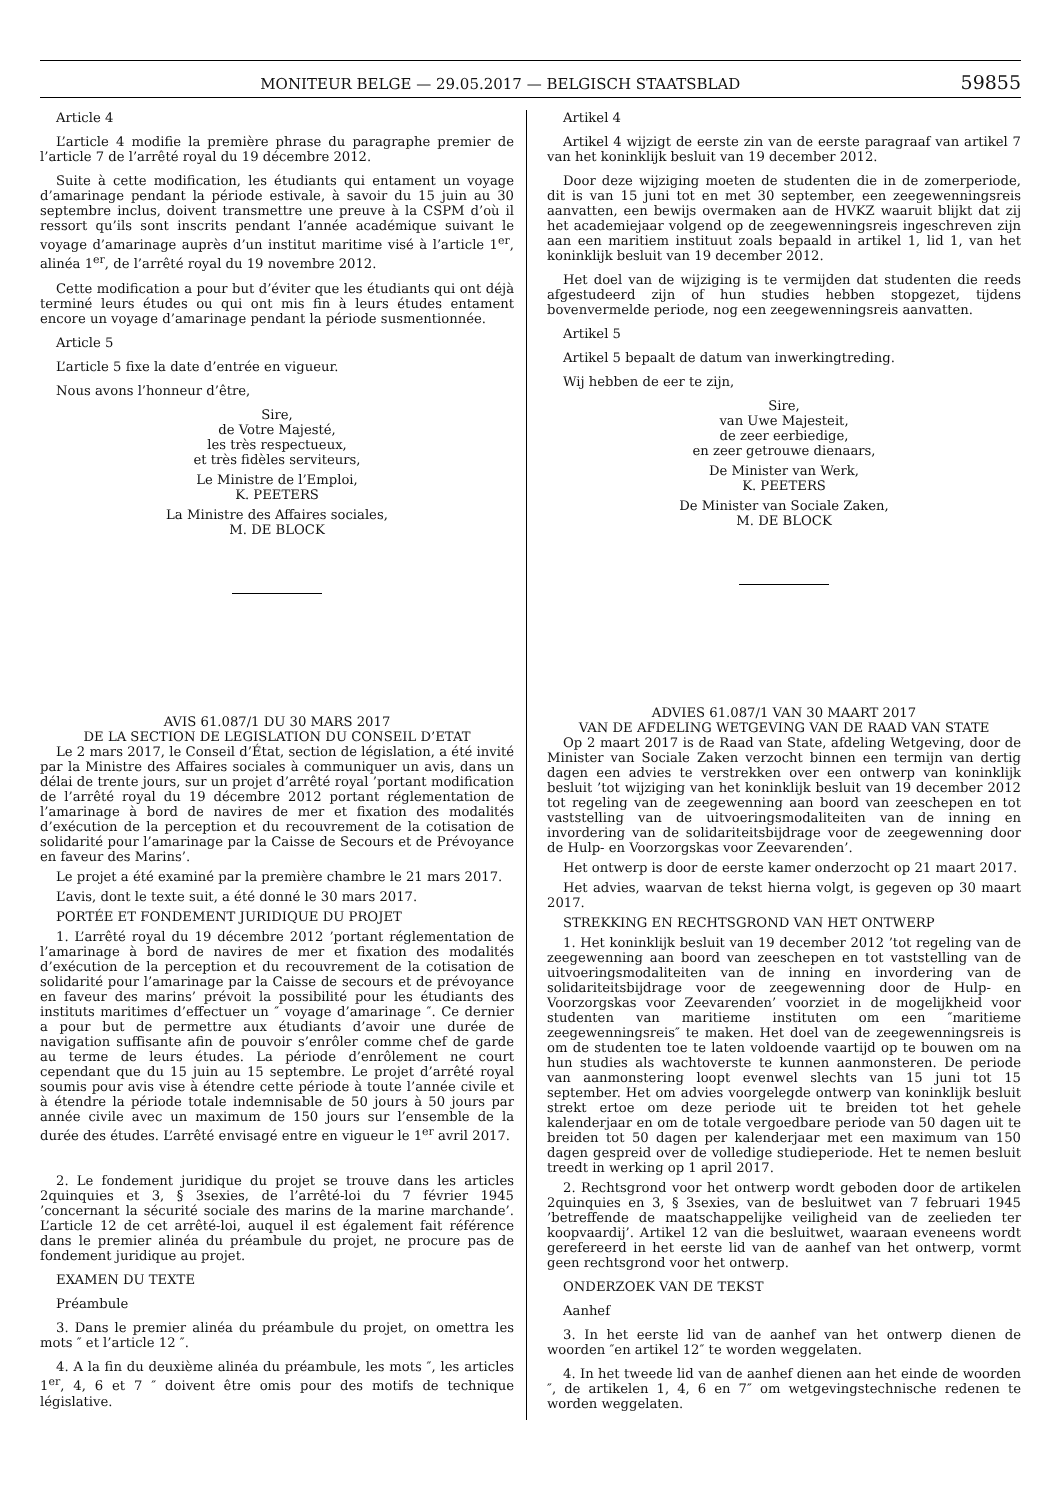MONITEUR BELGE — 29.05.2017 — BELGISCH STAATSBLAD 59855
Article 4
L’article 4 modifie la première phrase du paragraphe premier de l’article 7 de l’arrêté royal du 19 décembre 2012.
Suite à cette modification, les étudiants qui entament un voyage d’amarinage pendant la période estivale, à savoir du 15 juin au 30 septembre inclus, doivent transmettre une preuve à la CSPM d’où il ressort qu’ils sont inscrits pendant l’année académique suivant le voyage d’amarinage auprès d’un institut maritime visé à l’article 1<sup>er</sup>, alinéa 1<sup>er</sup>, de l’arrêté royal du 19 novembre 2012.
Cette modification a pour but d’éviter que les étudiants qui ont déjà terminé leurs études ou qui ont mis fin à leurs études entament encore un voyage d’amarinage pendant la période susmentionnée.
Article 5
L’article 5 fixe la date d’entrée en vigueur.
Nous avons l’honneur d’être,
Sire,
de Votre Majesté,
les très respectueux,
et très fidèles serviteurs,
Le Ministre de l’Emploi,
K. PEETERS
La Ministre des Affaires sociales,
M. DE BLOCK
AVIS 61.087/1 DU 30 MARS 2017
DE LA SECTION DE LEGISLATION DU CONSEIL D’ETAT
Le 2 mars 2017, le Conseil d’État, section de législation, a été invité par la Ministre des Affaires sociales à communiquer un avis, dans un délai de trente jours, sur un projet d’arrêté royal ’portant modification de l’arrêté royal du 19 décembre 2012 portant réglementation de l’amarinage à bord de navires de mer et fixation des modalités d’exécution de la perception et du recouvrement de la cotisation de solidarité pour l’amarinage par la Caisse de Secours et de Prévoyance en faveur des Marins’.
Le projet a été examiné par la première chambre le 21 mars 2017.
L’avis, dont le texte suit, a été donné le 30 mars 2017.
PORTÉE ET FONDEMENT JURIDIQUE DU PROJET
1. L’arrêté royal du 19 décembre 2012 ’portant réglementation de l’amarinage à bord de navires de mer et fixation des modalités d’exécution de la perception et du recouvrement de la cotisation de solidarité pour l’amarinage par la Caisse de secours et de prévoyance en faveur des marins’ prévoit la possibilité pour les étudiants des instituts maritimes d’effectuer un ″ voyage d’amarinage ″. Ce dernier a pour but de permettre aux étudiants d’avoir une durée de navigation suffisante afin de pouvoir s’enrôler comme chef de garde au terme de leurs études. La période d’enrôlement ne court cependant que du 15 juin au 15 septembre. Le projet d’arrêté royal soumis pour avis vise à étendre cette période à toute l’année civile et à étendre la période totale indemnisable de 50 jours à 50 jours par année civile avec un maximum de 150 jours sur l’ensemble de la durée des études. L’arrêté envisagé entre en vigueur le 1<sup>er</sup> avril 2017.
2. Le fondement juridique du projet se trouve dans les articles 2quinquies et 3, § 3sexies, de l’arrêté-loi du 7 février 1945 ’concernant la sécurité sociale des marins de la marine marchande’. L’article 12 de cet arrêté-loi, auquel il est également fait référence dans le premier alinéa du préambule du projet, ne procure pas de fondement juridique au projet.
EXAMEN DU TEXTE
Préambule
3. Dans le premier alinéa du préambule du projet, on omettra les mots ″ et l’article 12 ″.
4. A la fin du deuxième alinéa du préambule, les mots ″, les articles 1<sup>er</sup>, 4, 6 et 7 ″ doivent être omis pour des motifs de technique législative.
Artikel 4
Artikel 4 wijzigt de eerste zin van de eerste paragraaf van artikel 7 van het koninklijk besluit van 19 december 2012.
Door deze wijziging moeten de studenten die in de zomerperiode, dit is van 15 juni tot en met 30 september, een zeegewenningsreis aanvatten, een bewijs overmaken aan de HVKZ waaruit blijkt dat zij het academiejaar volgend op de zeegewenningsreis ingeschreven zijn aan een maritiem instituut zoals bepaald in artikel 1, lid 1, van het koninklijk besluit van 19 december 2012.
Het doel van de wijziging is te vermijden dat studenten die reeds afgestudeerd zijn of hun studies hebben stopgezet, tijdens bovenvermelde periode, nog een zeegewenningsreis aanvatten.
Artikel 5
Artikel 5 bepaalt de datum van inwerkingtreding.
Wij hebben de eer te zijn,
Sire,
van Uwe Majesteit,
de zeer eerbiedige,
en zeer getrouwe dienaars,
De Minister van Werk,
K. PEETERS
De Minister van Sociale Zaken,
M. DE BLOCK
ADVIES 61.087/1 VAN 30 MAART 2017
VAN DE AFDELING WETGEVING VAN DE RAAD VAN STATE
Op 2 maart 2017 is de Raad van State, afdeling Wetgeving, door de Minister van Sociale Zaken verzocht binnen een termijn van dertig dagen een advies te verstrekken over een ontwerp van koninklijk besluit ’tot wijziging van het koninklijk besluit van 19 december 2012 tot regeling van de zeegewenning aan boord van zeeschepen en tot vaststelling van de uitvoeringsmodaliteiten van de inning en invordering van de solidariteitsbijdrage voor de zeegewenning door de Hulp- en Voorzorgskas voor Zeevarenden’.
Het ontwerp is door de eerste kamer onderzocht op 21 maart 2017.
Het advies, waarvan de tekst hierna volgt, is gegeven op 30 maart 2017.
STREKKING EN RECHTSGROND VAN HET ONTWERP
1. Het koninklijk besluit van 19 december 2012 ’tot regeling van de zeegewenning aan boord van zeeschepen en tot vaststelling van de uitvoeringsmodaliteiten van de inning en invordering van de solidariteitsbijdrage voor de zeegewenning door de Hulp- en Voorzorgskas voor Zeevarenden’ voorziet in de mogelijkheid voor studenten van maritieme instituten om een ″maritieme zeegewenningsreis″ te maken. Het doel van de zeegewenningsreis is om de studenten toe te laten voldoende vaartijd op te bouwen om na hun studies als wachtoverste te kunnen aanmonsteren. De periode van aanmonstering loopt evenwel slechts van 15 juni tot 15 september. Het om advies voorgelegde ontwerp van koninklijk besluit strekt ertoe om deze periode uit te breiden tot het gehele kalenderjaar en om de totale vergoedbare periode van 50 dagen uit te breiden tot 50 dagen per kalenderjaar met een maximum van 150 dagen gespreid over de volledige studieperiode. Het te nemen besluit treedt in werking op 1 april 2017.
2. Rechtsgrond voor het ontwerp wordt geboden door de artikelen 2quinquies en 3, § 3sexies, van de besluitwet van 7 februari 1945 ’betreffende de maatschappelijke veiligheid van de zeelieden ter koopvaardij’. Artikel 12 van die besluitwet, waaraan eveneens wordt gerefereerd in het eerste lid van de aanhef van het ontwerp, vormt geen rechtsgrond voor het ontwerp.
ONDERZOEK VAN DE TEKST
Aanhef
3. In het eerste lid van de aanhef van het ontwerp dienen de woorden ″en artikel 12″ te worden weggelaten.
4. In het tweede lid van de aanhef dienen aan het einde de woorden ″, de artikelen 1, 4, 6 en 7″ om wetgevingstechnische redenen te worden weggelaten.